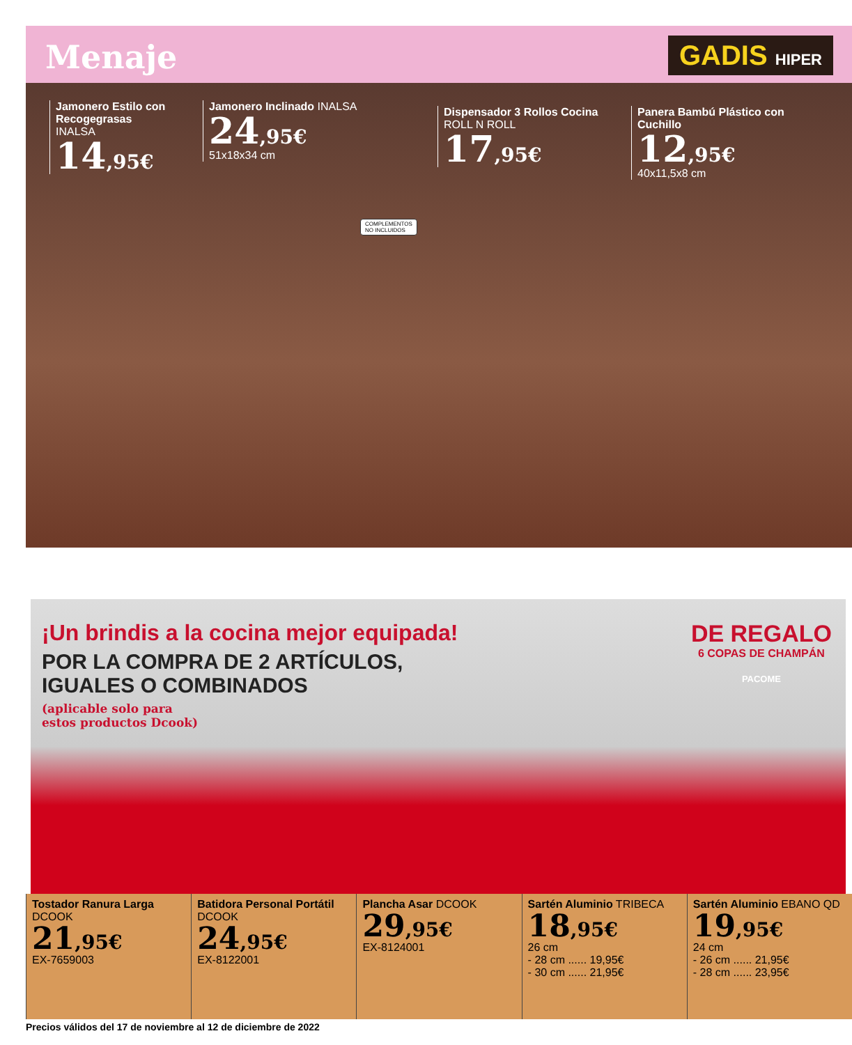Menaje
GADIS HIPER
Jamonero Estilo con Recogegrasas
INALSA
14,95€
Jamonero Inclinado INALSA
24,95€
51x18x34 cm
Dispensador 3 Rollos Cocina ROLL N ROLL
17,95€
Panera Bambú Plástico con Cuchillo
12,95€
40x11,5x8 cm
COMPLEMENTOS
NO INCLUIDOS
¡Un brindis a la cocina mejor equipada!
POR LA COMPRA DE 2 ARTÍCULOS,
IGUALES O COMBINADOS
(aplicable solo para
estos productos Dcook)
DE REGALO
6 COPAS DE CHAMPÁN
PACOME
Tostador Ranura Larga DCOOK
21,95€
EX-7659003
Batidora Personal Portátil DCOOK
24,95€
EX-8122001
Plancha Asar DCOOK
29,95€
EX-8124001
Sartén Aluminio TRIBECA
18,95€
26 cm
- 28 cm ...... 19,95€
- 30 cm ...... 21,95€
Sartén Aluminio EBANO QD
19,95€
24 cm
- 26 cm ...... 21,95€
- 28 cm ...... 23,95€
Precios válidos del 17 de noviembre al 12 de diciembre de 2022